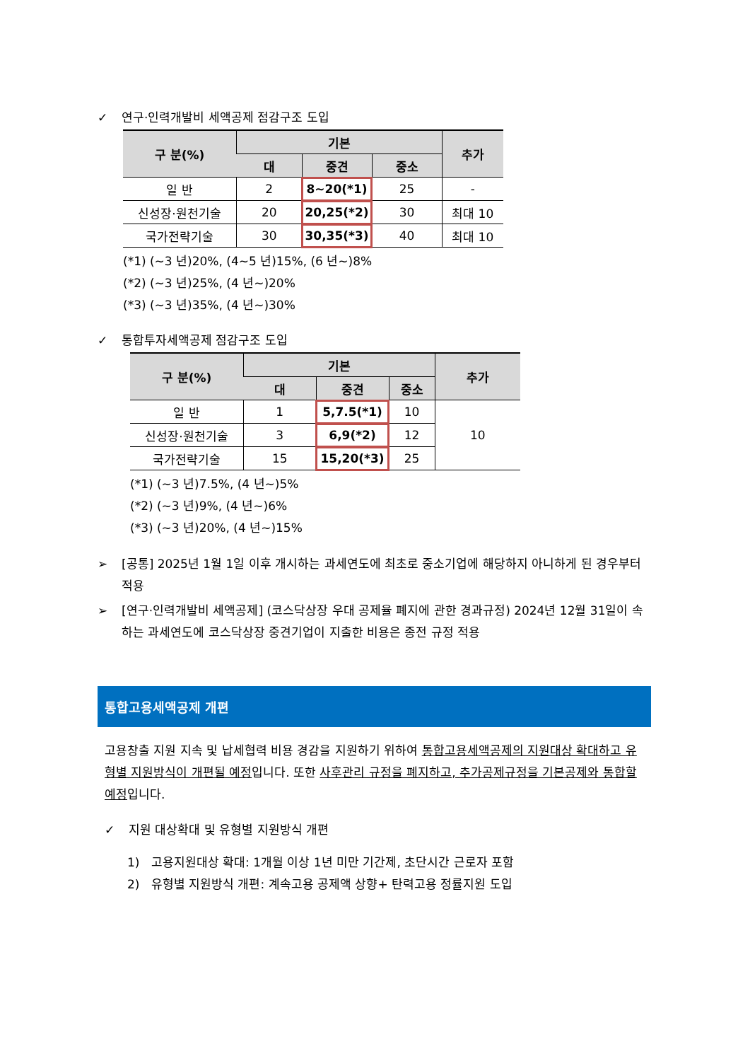✓ 연구·인력개발비 세액공제 점감구조 도입
| 구 분(%) | 기본 | | | 추가 |
| --- | --- | --- | --- | --- |
| | 대 | 중견 | 중소 | |
| 일 반 | 2 | 8~20(*1) | 25 | - |
| 신성장·원천기술 | 20 | 20,25(*2) | 30 | 최대 10 |
| 국가전략기술 | 30 | 30,35(*3) | 40 | 최대 10 |
(*1) (~3 년)20%, (4~5 년)15%, (6 년~)8%
(*2) (~3 년)25%, (4 년~)20%
(*3) (~3 년)35%, (4 년~)30%
✓ 통합투자세액공제 점감구조 도입
| 구 분(%) | 기본 | | | 추가 |
| --- | --- | --- | --- | --- |
| | 대 | 중견 | 중소 | |
| 일 반 | 1 | 5,7.5(*1) | 10 | 10 |
| 신성장·원천기술 | 3 | 6,9(*2) | 12 | |
| 국가전략기술 | 15 | 15,20(*3) | 25 | |
(*1) (~3 년)7.5%, (4 년~)5%
(*2) (~3 년)9%, (4 년~)6%
(*3) (~3 년)20%, (4 년~)15%
➢ [공통] 2025년 1월 1일 이후 개시하는 과세연도에 최초로 중소기업에 해당하지 아니하게 된 경우부터 적용
➢ [연구·인력개발비 세액공제] (코스닥상장 우대 공제율 폐지에 관한 경과규정) 2024년 12월 31일이 속하는 과세연도에 코스닥상장 중견기업이 지출한 비용은 종전 규정 적용
통합고용세액공제 개편
고용창출 지원 지속 및 납세협력 비용 경감을 지원하기 위하여 통합고용세액공제의 지원대상 확대하고 유형별 지원방식이 개편될 예정입니다. 또한 사후관리 규정을 폐지하고, 추가공제규정을 기본공제와 통합할 예정입니다.
✓ 지원 대상확대 및 유형별 지원방식 개편
1) 고용지원대상 확대: 1개월 이상 1년 미만 기간제, 초단시간 근로자 포함
2) 유형별 지원방식 개편: 계속고용 공제액 상향+ 탄력고용 정률지원 도입